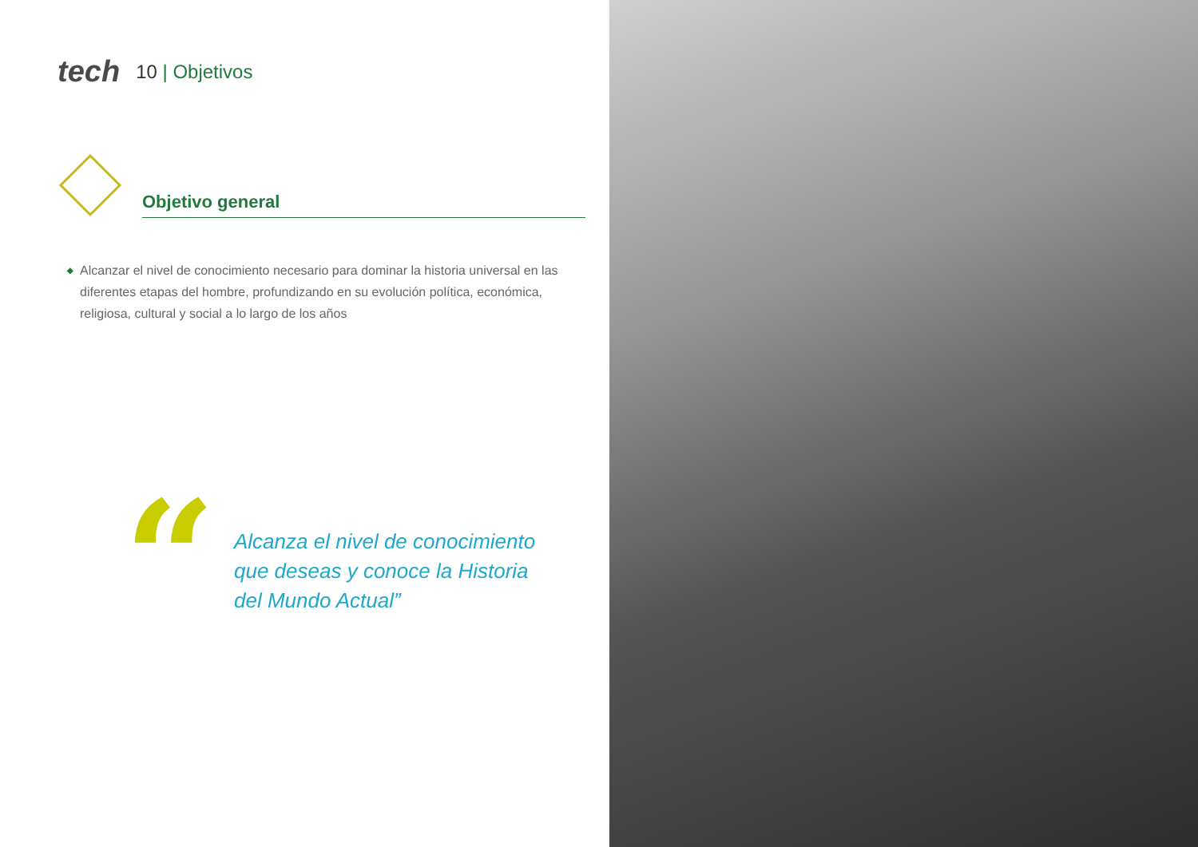tech
10 | Objetivos
Objetivo general
◆ Alcanzar el nivel de conocimiento necesario para dominar la historia universal en las diferentes etapas del hombre, profundizando en su evolución política, económica, religiosa, cultural y social a lo largo de los años
“
Alcanza el nivel de conocimiento
que deseas y conoce la Historia
del Mundo Actual”